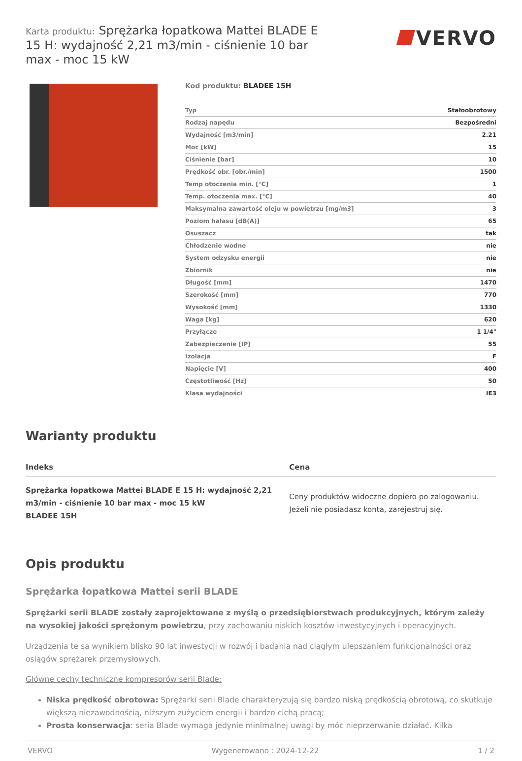Karta produktu: Sprężarka łopatkowa Mattei BLADE E 15 H: wydajność 2,21 m3/min - ciśnienie 10 bar max - moc 15 kW
VERVO
Kod produktu: BLADEE 15H
| Typ | Stałoobrotowy |
| Rodzaj napędu | Bezpośredni |
| Wydajność [m3/min] | 2.21 |
| Moc [kW] | 15 |
| Ciśnienie [bar] | 10 |
| Prędkość obr. [obr./min] | 1500 |
| Temp otoczenia min. [°C] | 1 |
| Temp. otoczenia max. [°C] | 40 |
| Maksymalna zawartość oleju w powietrzu [mg/m3] | 3 |
| Poziom hałasu [dB(A)] | 65 |
| Osuszacz | tak |
| Chłodzenie wodne | nie |
| System odzysku energii | nie |
| Zbiornik | nie |
| Długość [mm] | 1470 |
| Szerokość [mm] | 770 |
| Wysokość [mm] | 1330 |
| Waga [kg] | 620 |
| Przyłącze | 1 1/4" |
| Zabezpieczenie [IP] | 55 |
| Izolacja | F |
| Napięcie [V] | 400 |
| Częstotliwość [Hz] | 50 |
| Klasa wydajności | IE3 |
Warianty produktu
| Indeks | Cena |
| --- | --- |
| Sprężarka łopatkowa Mattei BLADE E 15 H: wydajność 2,21 m3/min - ciśnienie 10 bar max - moc 15 kW BLADEE 15H | Ceny produktów widoczne dopiero po zalogowaniu. Jeżeli nie posiadasz konta, zarejestruj się. |
Opis produktu
Sprężarka łopatkowa Mattei serii BLADE
Sprężarki serii BLADE zostały zaprojektowane z myślą o przedsiębiorstwach produkcyjnych, którym zależy na wysokiej jakości sprężonym powietrzu, przy zachowaniu niskich kosztów inwestycyjnych i operacyjnych.
Urządzenia te są wynikiem blisko 90 lat inwestycji w rozwój i badania nad ciągłym ulepszaniem funkcjonalności oraz osiągów sprężarek przemysłowych.
Główne cechy techniczne kompresorów serii Blade:
Niska prędkość obrotowa: Sprężarki serii Blade charakteryzują się bardzo niską prędkością obrotową, co skutkuje większą niezawodnością, niższym zużyciem energii i bardzo cichą pracą;
Prosta konserwacja: seria Blade wymaga jedynie minimalnej uwagi by móc nieprzerwanie działać. Kilka
VERVO Wygenerowano : 2024-12-22 1 / 2